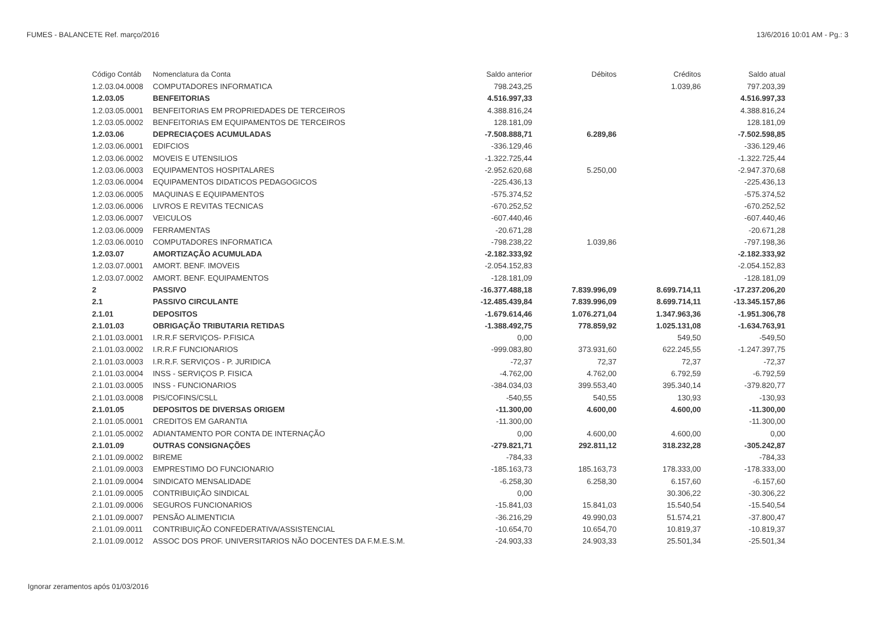FUMES - BALANCETE Ref. março/2016 13/6/2016 10:01 AM - Pg.: 3
| Código Contáb | Nomenclatura da Conta | Saldo anterior | Débitos | Créditos | Saldo atual |
| --- | --- | --- | --- | --- | --- |
| 1.2.03.04.0008 | COMPUTADORES INFORMATICA | 798.243,25 | | 1.039,86 | 797.203,39 |
| 1.2.03.05 | BENFEITORIAS | 4.516.997,33 | | | 4.516.997,33 |
| 1.2.03.05.0001 | BENFEITORIAS EM PROPRIEDADES DE TERCEIROS | 4.388.816,24 | | | 4.388.816,24 |
| 1.2.03.05.0002 | BENFEITORIAS EM EQUIPAMENTOS DE TERCEIROS | 128.181,09 | | | 128.181,09 |
| 1.2.03.06 | DEPRECIAÇOES ACUMULADAS | -7.508.888,71 | 6.289,86 | | -7.502.598,85 |
| 1.2.03.06.0001 | EDIFCIOS | -336.129,46 | | | -336.129,46 |
| 1.2.03.06.0002 | MOVEIS E UTENSILIOS | -1.322.725,44 | | | -1.322.725,44 |
| 1.2.03.06.0003 | EQUIPAMENTOS HOSPITALARES | -2.952.620,68 | 5.250,00 | | -2.947.370,68 |
| 1.2.03.06.0004 | EQUIPAMENTOS DIDATICOS PEDAGOGICOS | -225.436,13 | | | -225.436,13 |
| 1.2.03.06.0005 | MAQUINAS E EQUIPAMENTOS | -575.374,52 | | | -575.374,52 |
| 1.2.03.06.0006 | LIVROS E REVITAS TECNICAS | -670.252,52 | | | -670.252,52 |
| 1.2.03.06.0007 | VEICULOS | -607.440,46 | | | -607.440,46 |
| 1.2.03.06.0009 | FERRAMENTAS | -20.671,28 | | | -20.671,28 |
| 1.2.03.06.0010 | COMPUTADORES INFORMATICA | -798.238,22 | 1.039,86 | | -797.198,36 |
| 1.2.03.07 | AMORTIZAÇÃO ACUMULADA | -2.182.333,92 | | | -2.182.333,92 |
| 1.2.03.07.0001 | AMORT. BENF. IMOVEIS | -2.054.152,83 | | | -2.054.152,83 |
| 1.2.03.07.0002 | AMORT. BENF. EQUIPAMENTOS | -128.181,09 | | | -128.181,09 |
| 2 | PASSIVO | -16.377.488,18 | 7.839.996,09 | 8.699.714,11 | -17.237.206,20 |
| 2.1 | PASSIVO CIRCULANTE | -12.485.439,84 | 7.839.996,09 | 8.699.714,11 | -13.345.157,86 |
| 2.1.01 | DEPOSITOS | -1.679.614,46 | 1.076.271,04 | 1.347.963,36 | -1.951.306,78 |
| 2.1.01.03 | OBRIGAÇÃO TRIBUTARIA RETIDAS | -1.388.492,75 | 778.859,92 | 1.025.131,08 | -1.634.763,91 |
| 2.1.01.03.0001 | I.R.R.F SERVIÇOS- P.FISICA | 0,00 | | 549,50 | -549,50 |
| 2.1.01.03.0002 | I.R.R.F FUNCIONARIOS | -999.083,80 | 373.931,60 | 622.245,55 | -1.247.397,75 |
| 2.1.01.03.0003 | I.R.R.F. SERVIÇOS - P. JURIDICA | -72,37 | 72,37 | 72,37 | -72,37 |
| 2.1.01.03.0004 | INSS - SERVIÇOS P. FISICA | -4.762,00 | 4.762,00 | 6.792,59 | -6.792,59 |
| 2.1.01.03.0005 | INSS - FUNCIONARIOS | -384.034,03 | 399.553,40 | 395.340,14 | -379.820,77 |
| 2.1.01.03.0008 | PIS/COFINS/CSLL | -540,55 | 540,55 | 130,93 | -130,93 |
| 2.1.01.05 | DEPOSITOS DE DIVERSAS ORIGEM | -11.300,00 | 4.600,00 | 4.600,00 | -11.300,00 |
| 2.1.01.05.0001 | CREDITOS EM GARANTIA | -11.300,00 | | | -11.300,00 |
| 2.1.01.05.0002 | ADIANTAMENTO POR CONTA DE INTERNAÇÃO | 0,00 | 4.600,00 | 4.600,00 | 0,00 |
| 2.1.01.09 | OUTRAS CONSIGNAÇÕES | -279.821,71 | 292.811,12 | 318.232,28 | -305.242,87 |
| 2.1.01.09.0002 | BIREME | -784,33 | | | -784,33 |
| 2.1.01.09.0003 | EMPRESTIMO DO FUNCIONARIO | -185.163,73 | 185.163,73 | 178.333,00 | -178.333,00 |
| 2.1.01.09.0004 | SINDICATO MENSALIDADE | -6.258,30 | 6.258,30 | 6.157,60 | -6.157,60 |
| 2.1.01.09.0005 | CONTRIBUIÇÃO SINDICAL | 0,00 | | 30.306,22 | -30.306,22 |
| 2.1.01.09.0006 | SEGUROS FUNCIONARIOS | -15.841,03 | 15.841,03 | 15.540,54 | -15.540,54 |
| 2.1.01.09.0007 | PENSÃO ALIMENTICIA | -36.216,29 | 49.990,03 | 51.574,21 | -37.800,47 |
| 2.1.01.09.0011 | CONTRIBUIÇÃO CONFEDERATIVA/ASSISTENCIAL | -10.654,70 | 10.654,70 | 10.819,37 | -10.819,37 |
| 2.1.01.09.0012 | ASSOC DOS PROF. UNIVERSITARIOS NÃO DOCENTES DA F.M.E.S.M. | -24.903,33 | 24.903,33 | 25.501,34 | -25.501,34 |
Ignorar zeramentos após 01/03/2016